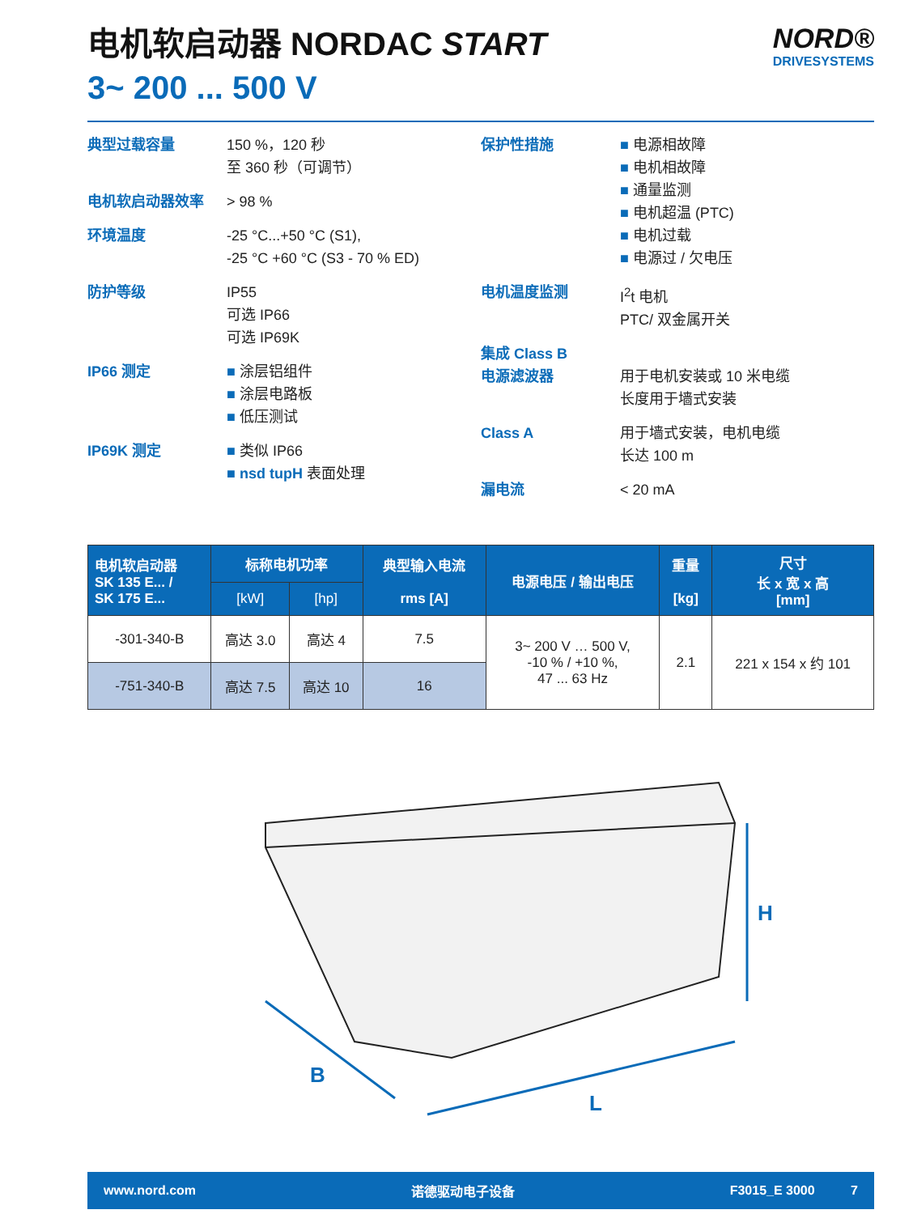电机软启动器 NORDAC START
3~ 200 ... 500 V
NORD®
DRIVESYSTEMS
典型过载容量 150 %，120 秒
至 360 秒（可调节）
电机软启动器效率 > 98 %
环境温度 -25 °C...+50 °C (S1),
-25 °C +60 °C (S3 - 70 % ED)
防护等级 IP55
可选 IP66
可选 IP69K
IP66 测定 ■ 涂层铝组件
■ 涂层电路板
■ 低压测试
IP69K 测定 ■ 类似 IP66
■ nsd tupH 表面处理
保护性措施 ■ 电源相故障
■ 电机相故障
■ 通量监测
■ 电机超温 (PTC)
■ 电机过载
■ 电源过 / 欠电压
电机温度监测 I<sup>2</sup>t 电机
PTC/ 双金属开关
集成 Class B
电源滤波器
用于电机安装或 10 米电缆
长度用于墙式安装
Class A 用于墙式安装，电机电缆
长达 100 m
漏电流 < 20 mA
| 电机软启动器 SK 135 E... / SK 175 E... | 标称电机功率 | | 典型输入电流 rms [A] | 电源电压 / 输出电压 | 重量 [kg] | 尺寸 长 x 宽 x 高 [mm] |
| --- | --- | --- | --- | --- | --- | --- |
| | [kW] | [hp] | | | | |
| -301-340-B | 高达 3.0 | 高达 4 | 7.5 | 3~ 200 V … 500 V, -10 % / +10 %, 47 ... 63 Hz | 2.1 | 221 x 154 x 约 101 |
| -751-340-B | 高达 7.5 | 高达 10 | 16 | | | |
B
L
H
www.nord.com 诺德驱动电子设备 F3015_E 3000 7